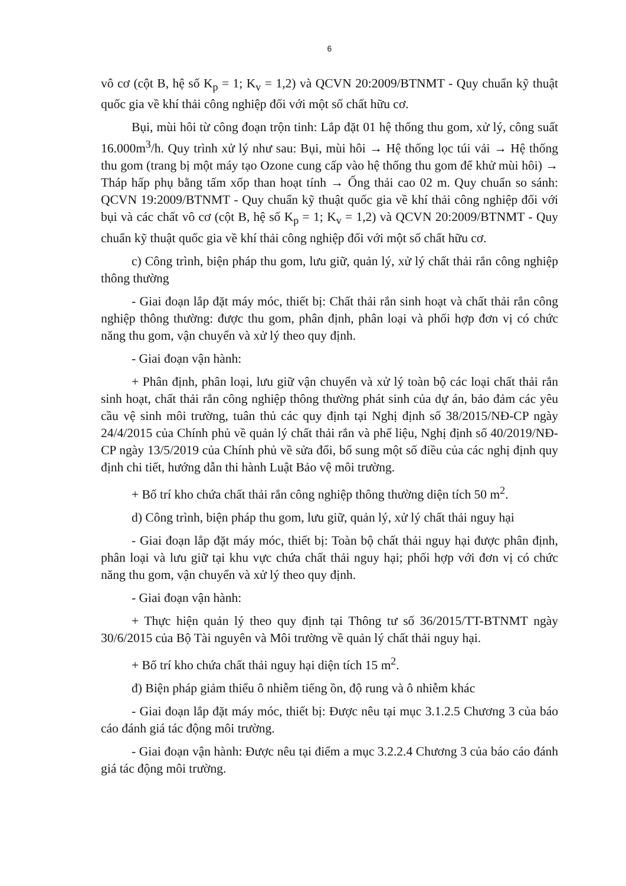6
vô cơ (cột B, hệ số K<sub>p</sub> = 1; K<sub>v</sub> = 1,2) và QCVN 20:2009/BTNMT - Quy chuẩn kỹ thuật quốc gia về khí thải công nghiệp đối với một số chất hữu cơ.
Bụi, mùi hôi từ công đoạn trộn tinh: Lắp đặt 01 hệ thống thu gom, xử lý, công suất 16.000m<sup>3</sup>/h. Quy trình xử lý như sau: Bụi, mùi hôi → Hệ thống lọc túi vải → Hệ thống thu gom (trang bị một máy tạo Ozone cung cấp vào hệ thống thu gom để khử mùi hôi) → Tháp hấp phụ bằng tấm xốp than hoạt tính → Ống thải cao 02 m. Quy chuẩn so sánh: QCVN 19:2009/BTNMT - Quy chuẩn kỹ thuật quốc gia về khí thải công nghiệp đối với bụi và các chất vô cơ (cột B, hệ số K<sub>p</sub> = 1; K<sub>v</sub> = 1,2) và QCVN 20:2009/BTNMT - Quy chuẩn kỹ thuật quốc gia về khí thải công nghiệp đối với một số chất hữu cơ.
c) Công trình, biện pháp thu gom, lưu giữ, quản lý, xử lý chất thải rắn công nghiệp thông thường
- Giai đoạn lắp đặt máy móc, thiết bị: Chất thải rắn sinh hoạt và chất thải rắn công nghiệp thông thường: được thu gom, phân định, phân loại và phối hợp đơn vị có chức năng thu gom, vận chuyển và xử lý theo quy định.
- Giai đoạn vận hành:
+ Phân định, phân loại, lưu giữ vận chuyển và xử lý toàn bộ các loại chất thải rắn sinh hoạt, chất thải rắn công nghiệp thông thường phát sinh của dự án, bảo đảm các yêu cầu vệ sinh môi trường, tuân thủ các quy định tại Nghị định số 38/2015/NĐ-CP ngày 24/4/2015 của Chính phủ về quản lý chất thải rắn và phế liệu, Nghị định số 40/2019/NĐ-CP ngày 13/5/2019 của Chính phủ về sửa đổi, bổ sung một số điều của các nghị định quy định chi tiết, hướng dẫn thi hành Luật Bảo vệ môi trường.
+ Bố trí kho chứa chất thải rắn công nghiệp thông thường diện tích 50 m<sup>2</sup>.
d) Công trình, biện pháp thu gom, lưu giữ, quản lý, xử lý chất thải nguy hại
- Giai đoạn lắp đặt máy móc, thiết bị: Toàn bộ chất thải nguy hại được phân định, phân loại và lưu giữ tại khu vực chứa chất thải nguy hại; phối hợp với đơn vị có chức năng thu gom, vận chuyển và xử lý theo quy định.
- Giai đoạn vận hành:
+ Thực hiện quản lý theo quy định tại Thông tư số 36/2015/TT-BTNMT ngày 30/6/2015 của Bộ Tài nguyên và Môi trường về quản lý chất thải nguy hại.
+ Bố trí kho chứa chất thải nguy hại diện tích 15 m<sup>2</sup>.
đ) Biện pháp giảm thiểu ô nhiễm tiếng ồn, độ rung và ô nhiễm khác
- Giai đoạn lắp đặt máy móc, thiết bị: Được nêu tại mục 3.1.2.5 Chương 3 của báo cáo đánh giá tác động môi trường.
- Giai đoạn vận hành: Được nêu tại điểm a mục 3.2.2.4 Chương 3 của báo cáo đánh giá tác động môi trường.